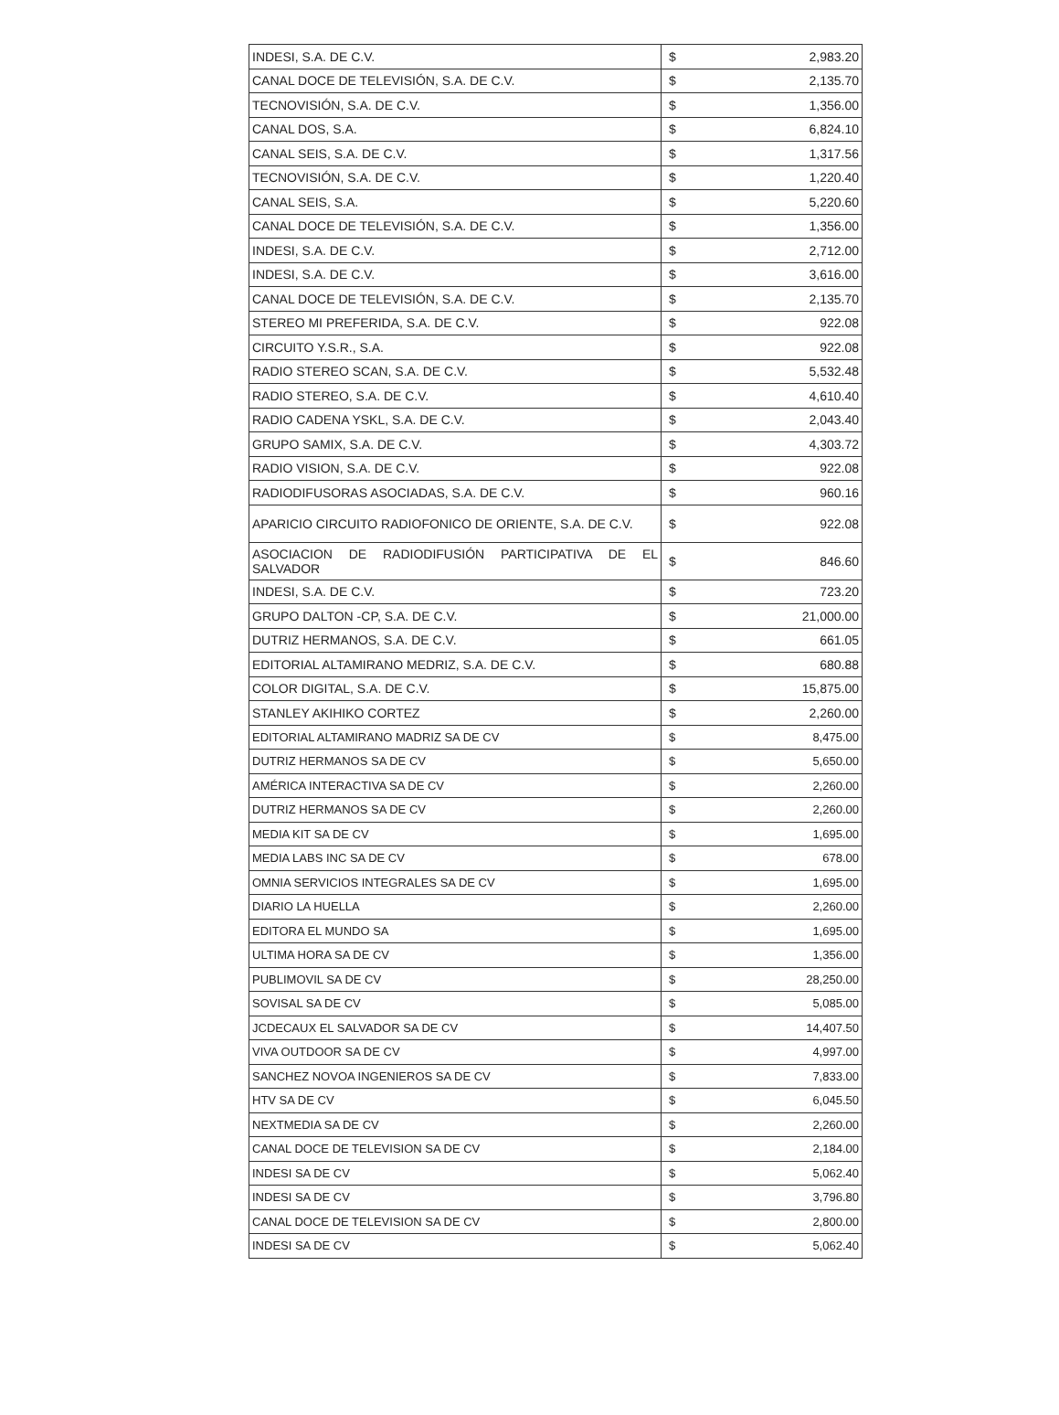| INDESI, S.A. DE C.V. | $ | 2,983.20 |
| CANAL DOCE DE TELEVISIÓN, S.A. DE C.V. | $ | 2,135.70 |
| TECNOVISIÓN, S.A. DE C.V. | $ | 1,356.00 |
| CANAL DOS, S.A. | $ | 6,824.10 |
| CANAL SEIS, S.A. DE C.V. | $ | 1,317.56 |
| TECNOVISIÓN, S.A. DE C.V. | $ | 1,220.40 |
| CANAL SEIS, S.A. | $ | 5,220.60 |
| CANAL DOCE DE TELEVISIÓN, S.A. DE C.V. | $ | 1,356.00 |
| INDESI, S.A. DE C.V. | $ | 2,712.00 |
| INDESI, S.A. DE C.V. | $ | 3,616.00 |
| CANAL DOCE DE TELEVISIÓN, S.A. DE C.V. | $ | 2,135.70 |
| STEREO MI PREFERIDA, S.A. DE C.V. | $ | 922.08 |
| CIRCUITO Y.S.R., S.A. | $ | 922.08 |
| RADIO STEREO SCAN, S.A. DE C.V. | $ | 5,532.48 |
| RADIO STEREO, S.A. DE C.V. | $ | 4,610.40 |
| RADIO CADENA YSKL, S.A. DE C.V. | $ | 2,043.40 |
| GRUPO SAMIX, S.A. DE C.V. | $ | 4,303.72 |
| RADIO VISION, S.A. DE C.V. | $ | 922.08 |
| RADIODIFUSORAS ASOCIADAS, S.A. DE C.V. | $ | 960.16 |
| APARICIO CIRCUITO RADIOFONICO DE ORIENTE, S.A. DE C.V. | $ | 922.08 |
| ASOCIACION DE RADIODIFUSIÓN PARTICIPATIVA DE EL SALVADOR | $ | 846.60 |
| INDESI, S.A. DE C.V. | $ | 723.20 |
| GRUPO DALTON -CP, S.A. DE C.V. | $ | 21,000.00 |
| DUTRIZ HERMANOS, S.A. DE C.V. | $ | 661.05 |
| EDITORIAL ALTAMIRANO MEDRIZ, S.A. DE C.V. | $ | 680.88 |
| COLOR DIGITAL, S.A. DE C.V. | $ | 15,875.00 |
| STANLEY AKIHIKO CORTEZ | $ | 2,260.00 |
| EDITORIAL ALTAMIRANO MADRIZ SA DE CV | $ | 8,475.00 |
| DUTRIZ HERMANOS SA DE CV | $ | 5,650.00 |
| AMÉRICA INTERACTIVA SA DE CV | $ | 2,260.00 |
| DUTRIZ HERMANOS SA DE CV | $ | 2,260.00 |
| MEDIA KIT SA DE CV | $ | 1,695.00 |
| MEDIA LABS INC SA DE CV | $ | 678.00 |
| OMNIA SERVICIOS INTEGRALES SA DE CV | $ | 1,695.00 |
| DIARIO LA HUELLA | $ | 2,260.00 |
| EDITORA EL MUNDO SA | $ | 1,695.00 |
| ULTIMA HORA SA DE CV | $ | 1,356.00 |
| PUBLIMOVIL SA DE CV | $ | 28,250.00 |
| SOVISAL SA DE CV | $ | 5,085.00 |
| JCDECAUX EL SALVADOR SA DE CV | $ | 14,407.50 |
| VIVA OUTDOOR SA DE CV | $ | 4,997.00 |
| SANCHEZ NOVOA INGENIEROS SA DE CV | $ | 7,833.00 |
| HTV SA DE CV | $ | 6,045.50 |
| NEXTMEDIA SA DE CV | $ | 2,260.00 |
| CANAL DOCE DE TELEVISION SA DE CV | $ | 2,184.00 |
| INDESI SA DE CV | $ | 5,062.40 |
| INDESI SA DE CV | $ | 3,796.80 |
| CANAL DOCE DE TELEVISION SA DE CV | $ | 2,800.00 |
| INDESI SA DE CV | $ | 5,062.40 |